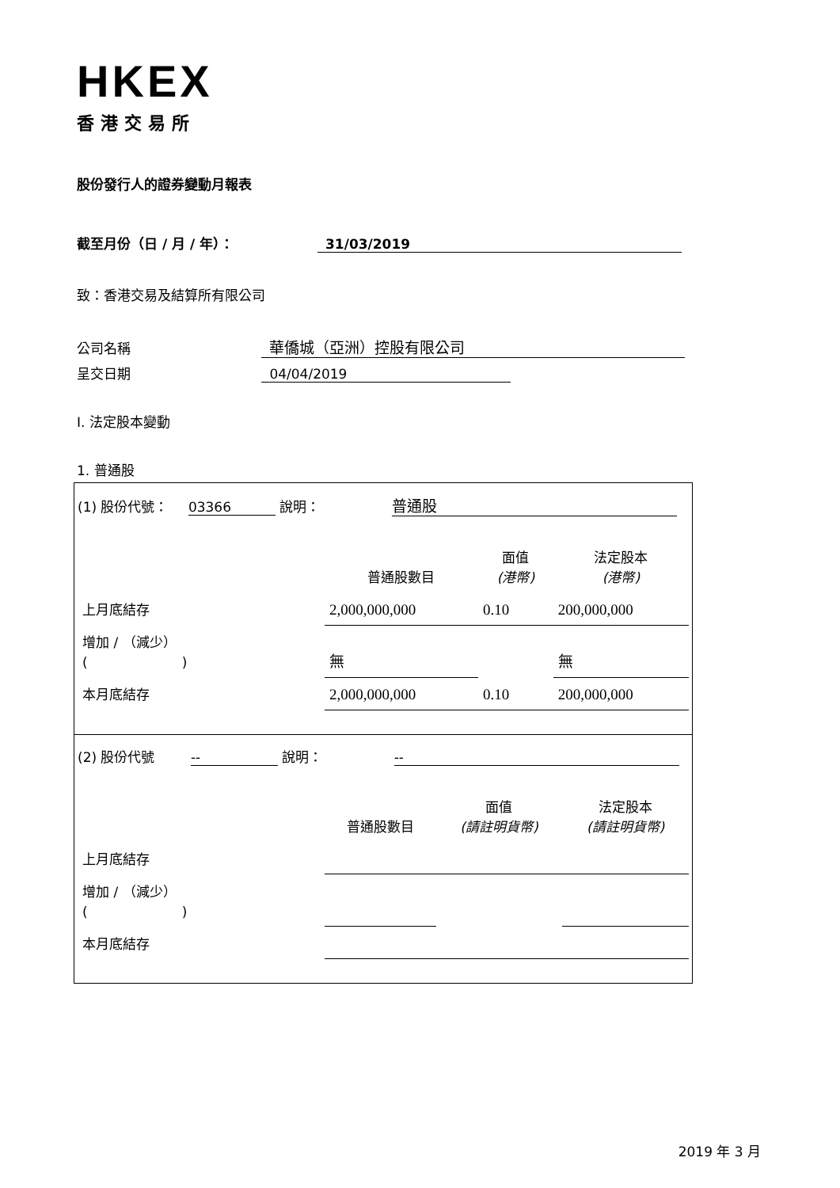HKEX
香港交易所
股份發行人的證券變動月報表
截至月份（日 / 月 / 年）： 31/03/2019
致：香港交易及結算所有限公司
公司名稱 華僑城（亞洲）控股有限公司
呈交日期 04/04/2019
I. 法定股本變動
1. 普通股
(1) 股份代號： 03366 說明： 普通股
| | 普通股數目 | 面值 (港幣) | 法定股本 (港幣) |
| 上月底結存 | 2,000,000,000 | 0.10 | 200,000,000 |
| 增加 / （減少） ( ) | 無 | | 無 |
| 本月底結存 | 2,000,000,000 | 0.10 | 200,000,000 |
(2) 股份代號 -- 說明： --
| | 普通股數目 | 面值 (請註明貨幣) | 法定股本 (請註明貨幣) |
| 上月底結存 | | | |
| 增加 / （減少） ( ) | | | |
| 本月底結存 | | | |
2019 年 3 月